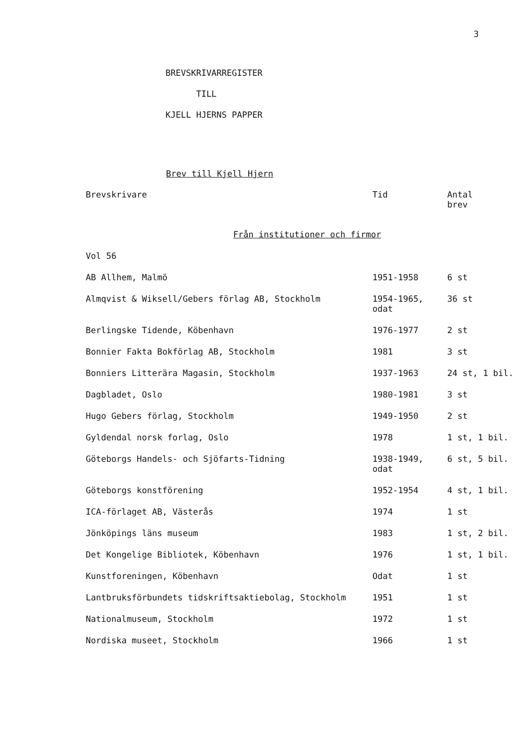3
BREVSKRIVARREGISTER
TILL
KJELL HJERNS PAPPER
Brev till Kjell Hjern
| Brevskrivare | Tid | Antal brev |
| --- | --- | --- |
| Från institutioner och firmor | | |
| Vol 56 | | |
| AB Allhem, Malmö | 1951-1958 | 6 st |
| Almqvist & Wiksell/Gebers förlag AB, Stockholm | 1954-1965, odat | 36 st |
| Berlingske Tidende, Köbenhavn | 1976-1977 | 2 st |
| Bonnier Fakta Bokförlag AB, Stockholm | 1981 | 3 st |
| Bonniers Litterära Magasin, Stockholm | 1937-1963 | 24 st, 1 bil. |
| Dagbladet, Oslo | 1980-1981 | 3 st |
| Hugo Gebers förlag, Stockholm | 1949-1950 | 2 st |
| Gyldendal norsk forlag, Oslo | 1978 | 1 st, 1 bil. |
| Göteborgs Handels- och Sjöfarts-Tidning | 1938-1949, odat | 6 st, 5 bil. |
| Göteborgs konstförening | 1952-1954 | 4 st, 1 bil. |
| ICA-förlaget AB, Västerås | 1974 | 1 st |
| Jönköpings läns museum | 1983 | 1 st, 2 bil. |
| Det Kongelige Bibliotek, Köbenhavn | 1976 | 1 st, 1 bil. |
| Kunstforeningen, Köbenhavn | Odat | 1 st |
| Lantbruksförbundets tidskriftsaktiebolag, Stockholm | 1951 | 1 st |
| Nationalmuseum, Stockholm | 1972 | 1 st |
| Nordiska museet, Stockholm | 1966 | 1 st |